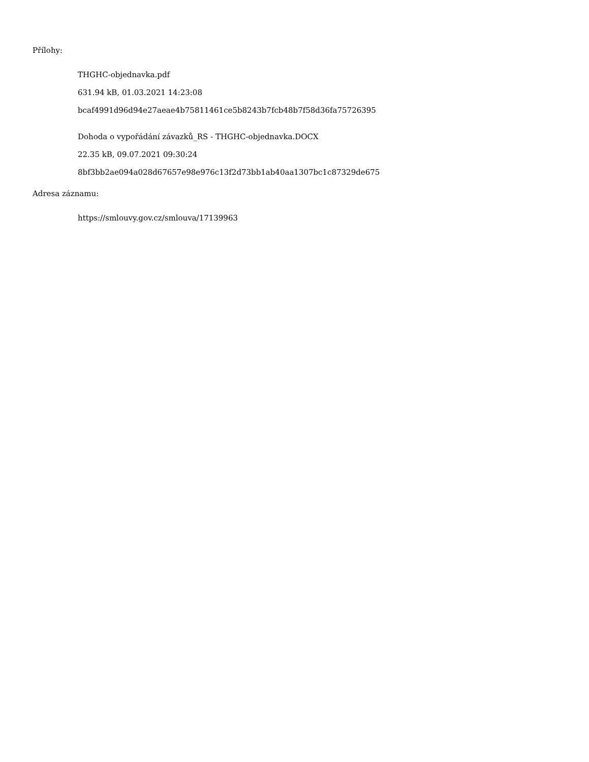Přílohy:
THGHC-objednavka.pdf
631.94 kB, 01.03.2021 14:23:08
bcaf4991d96d94e27aeae4b75811461ce5b8243b7fcb48b7f58d36fa75726395
Dohoda o vypořádání závazků_RS - THGHC-objednavka.DOCX
22.35 kB, 09.07.2021 09:30:24
8bf3bb2ae094a028d67657e98e976c13f2d73bb1ab40aa1307bc1c87329de675
Adresa záznamu:
https://smlouvy.gov.cz/smlouva/17139963